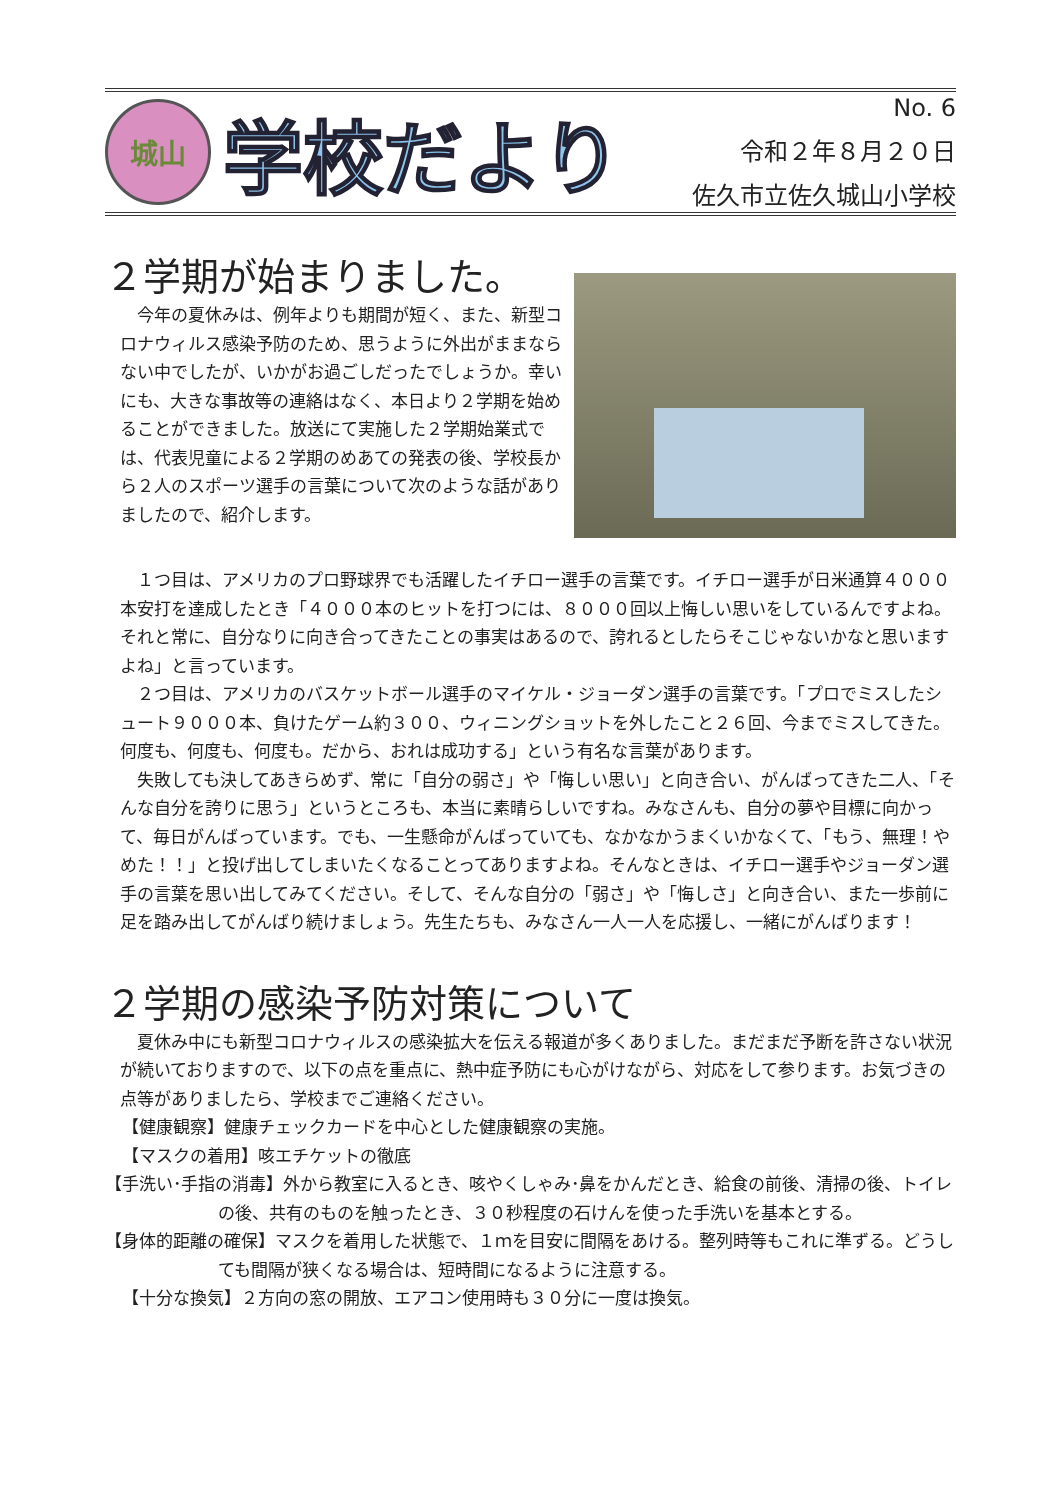城山
学校だより
No. 6
令和２年８月２０日
佐久市立佐久城山小学校
２学期が始まりました。
今年の夏休みは、例年よりも期間が短く、また、新型コロナウィルス感染予防のため、思うように外出がままならない中でしたが、いかがお過ごしだったでしょうか。幸いにも、大きな事故等の連絡はなく、本日より２学期を始めることができました。放送にて実施した２学期始業式では、代表児童による２学期のめあての発表の後、学校長から２人のスポーツ選手の言葉について次のような話がありましたので、紹介します。
１つ目は、アメリカのプロ野球界でも活躍したイチロー選手の言葉です。イチロー選手が日米通算４０００本安打を達成したとき「４０００本のヒットを打つには、８０００回以上悔しい思いをしているんですよね。それと常に、自分なりに向き合ってきたことの事実はあるので、誇れるとしたらそこじゃないかなと思いますよね」と言っています。
２つ目は、アメリカのバスケットボール選手のマイケル・ジョーダン選手の言葉です。「プロでミスしたシュート９０００本、負けたゲーム約３００、ウィニングショットを外したこと２６回、今までミスしてきた。何度も、何度も、何度も。だから、おれは成功する」という有名な言葉があります。
失敗しても決してあきらめず、常に「自分の弱さ」や「悔しい思い」と向き合い、がんばってきた二人、「そんな自分を誇りに思う」というところも、本当に素晴らしいですね。みなさんも、自分の夢や目標に向かって、毎日がんばっています。でも、一生懸命がんばっていても、なかなかうまくいかなくて、「もう、無理！やめた！！」と投げ出してしまいたくなることってありますよね。そんなときは、イチロー選手やジョーダン選手の言葉を思い出してみてください。そして、そんな自分の「弱さ」や「悔しさ」と向き合い、また一歩前に足を踏み出してがんばり続けましょう。先生たちも、みなさん一人一人を応援し、一緒にがんばります！
２学期の感染予防対策について
夏休み中にも新型コロナウィルスの感染拡大を伝える報道が多くありました。まだまだ予断を許さない状況が続いておりますので、以下の点を重点に、熱中症予防にも心がけながら、対応をして参ります。お気づきの点等がありましたら、学校までご連絡ください。
【健康観察】健康チェックカードを中心とした健康観察の実施。
【マスクの着用】咳エチケットの徹底
【手洗い･手指の消毒】外から教室に入るとき、咳やくしゃみ･鼻をかんだとき、給食の前後、清掃の後、トイレの後、共有のものを触ったとき、３０秒程度の石けんを使った手洗いを基本とする。
【身体的距離の確保】マスクを着用した状態で、１ｍを目安に間隔をあける。整列時等もこれに準ずる。どうしても間隔が狭くなる場合は、短時間になるように注意する。
【十分な換気】２方向の窓の開放、エアコン使用時も３０分に一度は換気。